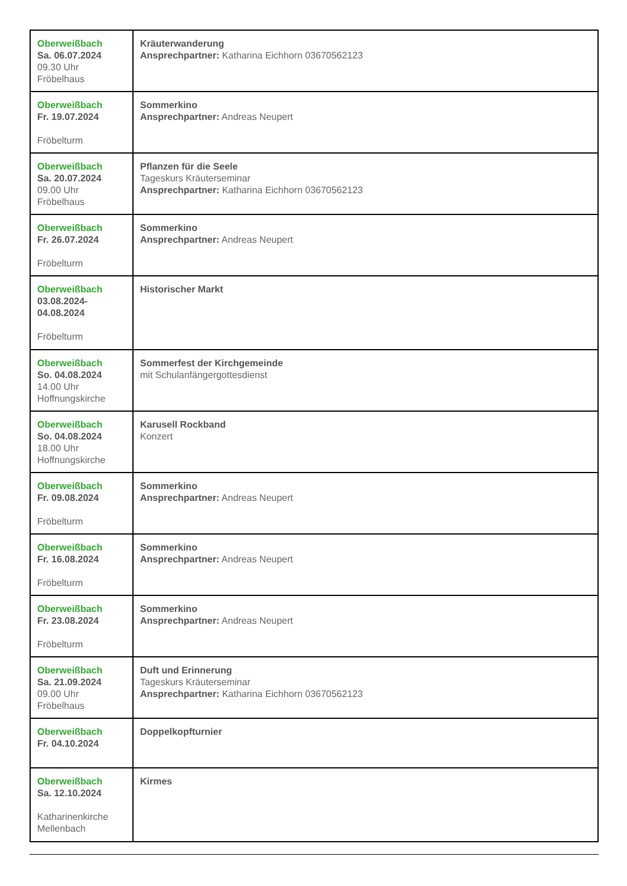| Oberweißbach Sa. 06.07.2024 09.30 Uhr Fröbelhaus | Kräuterwanderung Ansprechpartner: Katharina Eichhorn 03670562123 |
| Oberweißbach Fr. 19.07.2024 Fröbelturm | Sommerkino Ansprechpartner: Andreas Neupert |
| Oberweißbach Sa. 20.07.2024 09.00 Uhr Fröbelhaus | Pflanzen für die Seele Tageskurs Kräuterseminar Ansprechpartner: Katharina Eichhorn 03670562123 |
| Oberweißbach Fr. 26.07.2024 Fröbelturm | Sommerkino Ansprechpartner: Andreas Neupert |
| Oberweißbach 03.08.2024- 04.08.2024 Fröbelturm | Historischer Markt |
| Oberweißbach So. 04.08.2024 14.00 Uhr Hoffnungskirche | Sommerfest der Kirchgemeinde mit Schulanfängergottesdienst |
| Oberweißbach So. 04.08.2024 18.00 Uhr Hoffnungskirche | Karusell Rockband Konzert |
| Oberweißbach Fr. 09.08.2024 Fröbelturm | Sommerkino Ansprechpartner: Andreas Neupert |
| Oberweißbach Fr. 16.08.2024 Fröbelturm | Sommerkino Ansprechpartner: Andreas Neupert |
| Oberweißbach Fr. 23.08.2024 Fröbelturm | Sommerkino Ansprechpartner: Andreas Neupert |
| Oberweißbach Sa. 21.09.2024 09.00 Uhr Fröbelhaus | Duft und Erinnerung Tageskurs Kräuterseminar Ansprechpartner: Katharina Eichhorn 03670562123 |
| Oberweißbach Fr. 04.10.2024 | Doppelkopfturnier |
| Oberweißbach Sa. 12.10.2024 Katharinenkirche Mellenbach | Kirmes |